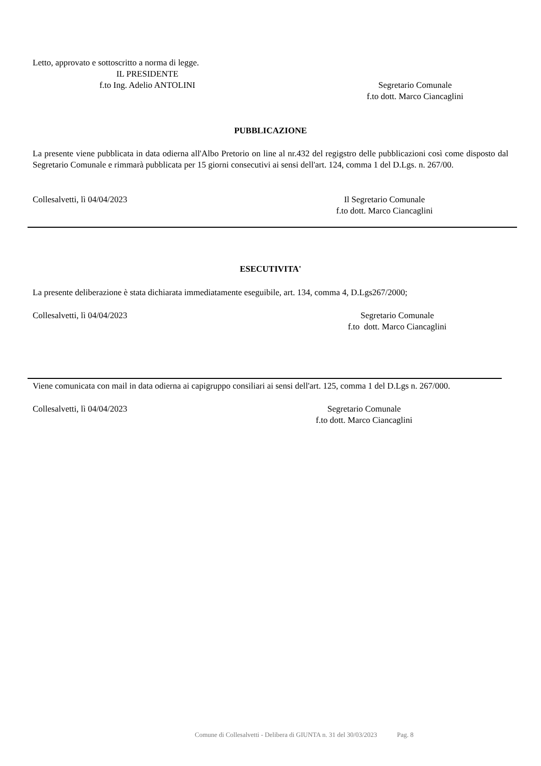Letto, approvato e sottoscritto a norma di legge.
IL PRESIDENTE
f.to Ing. Adelio ANTOLINI
Segretario Comunale
f.to dott. Marco Ciancaglini
PUBBLICAZIONE
La presente viene pubblicata in data odierna all'Albo Pretorio on line al nr.432 del regigstro delle pubblicazioni così come disposto dal Segretario Comunale e rimmarà pubblicata per 15 giorni consecutivi ai sensi dell'art. 124, comma 1 del D.Lgs. n. 267/00.
Collesalvetti, lì 04/04/2023 Il Segretario Comunale
f.to dott. Marco Ciancaglini
ESECUTIVITA'
La presente deliberazione è stata dichiarata immediatamente eseguibile, art. 134, comma 4, D.Lgs267/2000;
Collesalvetti, lì 04/04/2023 Segretario Comunale
f.to dott. Marco Ciancaglini
Viene comunicata con mail in data odierna ai capigruppo consiliari ai sensi dell'art. 125, comma 1 del D.Lgs n. 267/000.
Collesalvetti, lì 04/04/2023 Segretario Comunale
f.to dott. Marco Ciancaglini
Comune di Collesalvetti - Delibera di GIUNTA n. 31 del 30/03/2023 Pag. 8